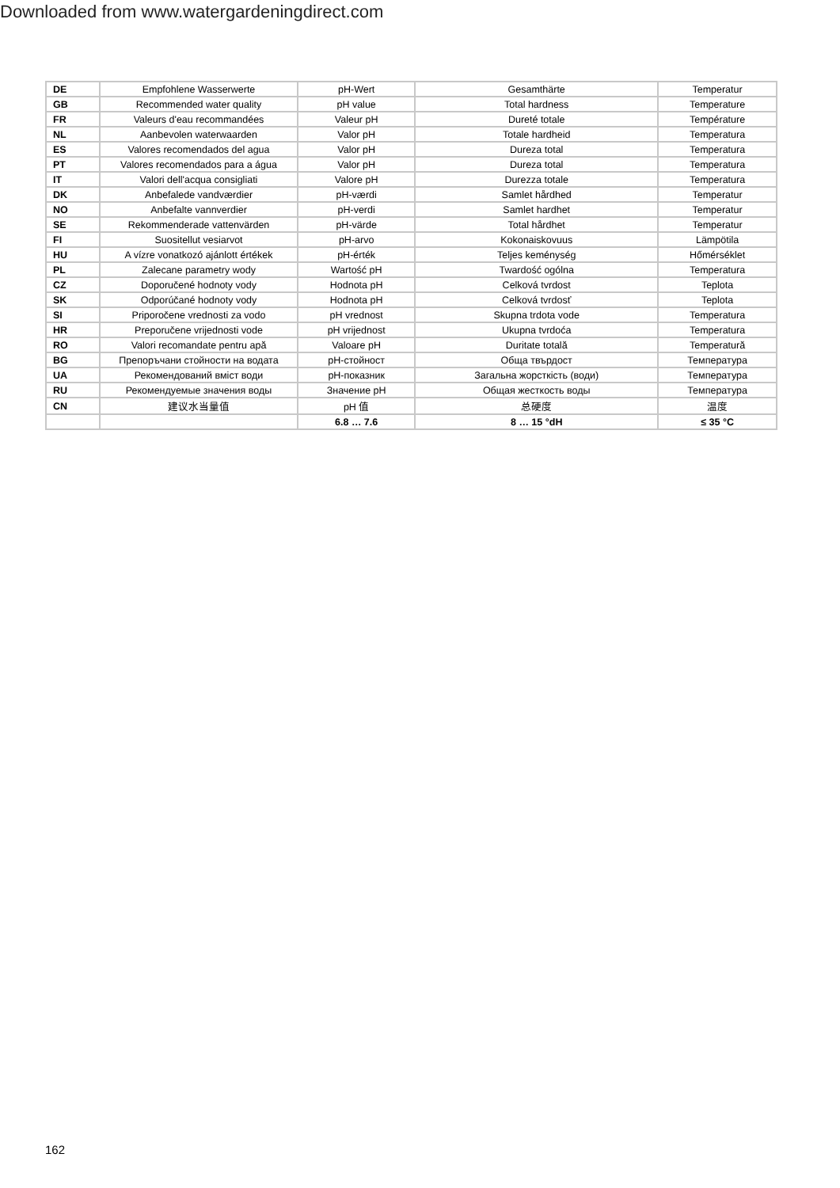Downloaded from www.watergardeningdirect.com
| DE | Empfohlene Wasserwerte | pH-Wert | Gesamthärte | Temperatur |
| GB | Recommended water quality | pH value | Total hardness | Temperature |
| FR | Valeurs d'eau recommandées | Valeur pH | Dureté totale | Température |
| NL | Aanbevolen waterwaarden | Valor pH | Totale hardheid | Temperatura |
| ES | Valores recomendados del agua | Valor pH | Dureza total | Temperatura |
| PT | Valores recomendados para a água | Valor pH | Dureza total | Temperatura |
| IT | Valori dell'acqua consigliati | Valore pH | Durezza totale | Temperatura |
| DK | Anbefalede vandværdier | pH-værdi | Samlet hårdhed | Temperatur |
| NO | Anbefalte vannverdier | pH-verdi | Samlet hardhet | Temperatur |
| SE | Rekommenderade vattenvärden | pH-värde | Total hårdhet | Temperatur |
| FI | Suositellut vesiarvot | pH-arvo | Kokonaiskovuus | Lämpötila |
| HU | A vízre vonatkozó ajánlott értékek | pH-érték | Teljes keménység | Hőmérséklet |
| PL | Zalecane parametry wody | Wartość pH | Twardość ogólna | Temperatura |
| CZ | Doporučené hodnoty vody | Hodnota pH | Celková tvrdost | Teplota |
| SK | Odporúčané hodnoty vody | Hodnota pH | Celková tvrdosť | Teplota |
| SI | Priporočene vrednosti za vodo | pH vrednost | Skupna trdota vode | Temperatura |
| HR | Preporučene vrijednosti vode | pH vrijednost | Ukupna tvrdoća | Temperatura |
| RO | Valori recomandate pentru apă | Valoare pH | Duritate totală | Temperatură |
| BG | Препоръчани стойности на водата | pH-стойност | Обща твърдост | Температура |
| UA | Рекомендований вміст води | pH-показник | Загальна жорсткість (води) | Температура |
| RU | Рекомендуемые значения воды | Значение pH | Общая жесткость воды | Температура |
| CN | 建议水当量值 | pH 值 | 总硬度 | 温度 |
| | | 6.8 … 7.6 | 8 … 15 °dH | ≤ 35 °C |
162